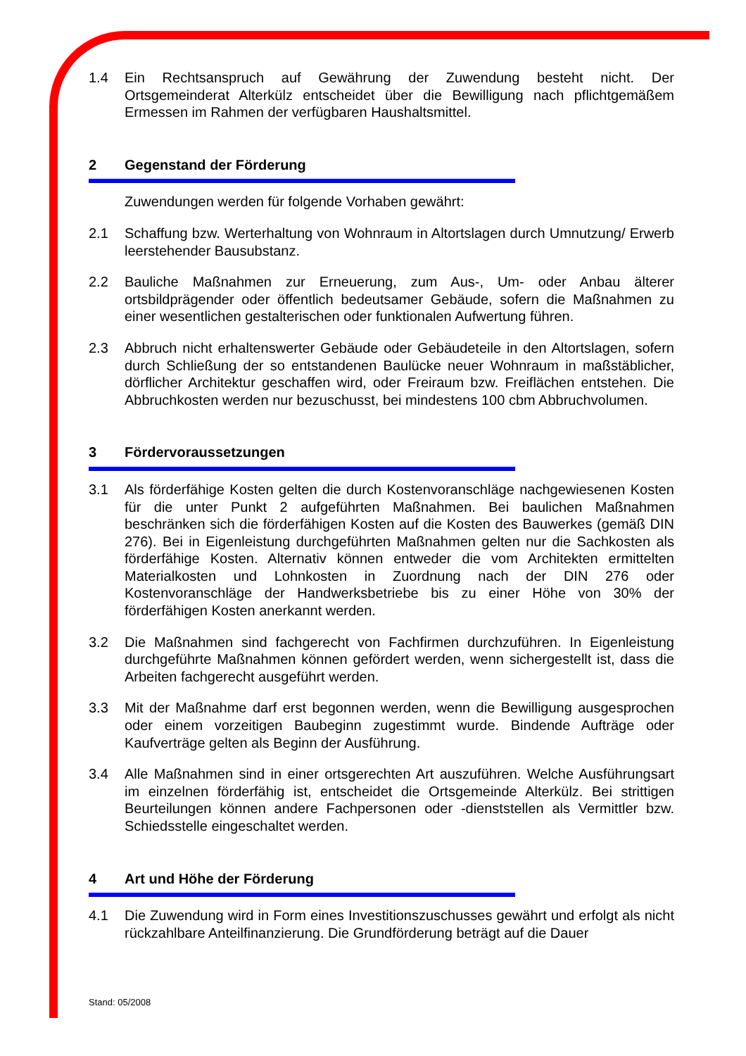1.4 Ein Rechtsanspruch auf Gewährung der Zuwendung besteht nicht. Der Ortsgemeinderat Alterkülz entscheidet über die Bewilligung nach pflichtgemäßem Ermessen im Rahmen der verfügbaren Haushaltsmittel.
2 Gegenstand der Förderung
Zuwendungen werden für folgende Vorhaben gewährt:
2.1 Schaffung bzw. Werterhaltung von Wohnraum in Altortslagen durch Umnutzung/ Erwerb leerstehender Bausubstanz.
2.2 Bauliche Maßnahmen zur Erneuerung, zum Aus-, Um- oder Anbau älterer ortsbildprägender oder öffentlich bedeutsamer Gebäude, sofern die Maßnahmen zu einer wesentlichen gestalterischen oder funktionalen Aufwertung führen.
2.3 Abbruch nicht erhaltenswerter Gebäude oder Gebäudeteile in den Altortslagen, sofern durch Schließung der so entstandenen Baulücke neuer Wohnraum in maßstäblicher, dörflicher Architektur geschaffen wird, oder Freiraum bzw. Freiflächen entstehen. Die Abbruchkosten werden nur bezuschusst, bei mindestens 100 cbm Abbruchvolumen.
3 Fördervoraussetzungen
3.1 Als förderfähige Kosten gelten die durch Kostenvoranschläge nachgewiesenen Kosten für die unter Punkt 2 aufgeführten Maßnahmen. Bei baulichen Maßnahmen beschränken sich die förderfähigen Kosten auf die Kosten des Bauwerkes (gemäß DIN 276). Bei in Eigenleistung durchgeführten Maßnahmen gelten nur die Sachkosten als förderfähige Kosten. Alternativ können entweder die vom Architekten ermittelten Materialkosten und Lohnkosten in Zuordnung nach der DIN 276 oder Kostenvoranschläge der Handwerksbetriebe bis zu einer Höhe von 30% der förderfähigen Kosten anerkannt werden.
3.2 Die Maßnahmen sind fachgerecht von Fachfirmen durchzuführen. In Eigenleistung durchgeführte Maßnahmen können gefördert werden, wenn sichergestellt ist, dass die Arbeiten fachgerecht ausgeführt werden.
3.3 Mit der Maßnahme darf erst begonnen werden, wenn die Bewilligung ausgesprochen oder einem vorzeitigen Baubeginn zugestimmt wurde. Bindende Aufträge oder Kaufverträge gelten als Beginn der Ausführung.
3.4 Alle Maßnahmen sind in einer ortsgerechten Art auszuführen. Welche Ausführungsart im einzelnen förderfähig ist, entscheidet die Ortsgemeinde Alterkülz. Bei strittigen Beurteilungen können andere Fachpersonen oder -dienststellen als Vermittler bzw. Schiedsstelle eingeschaltet werden.
4 Art und Höhe der Förderung
4.1 Die Zuwendung wird in Form eines Investitionszuschusses gewährt und erfolgt als nicht rückzahlbare Anteilfinanzierung. Die Grundförderung beträgt auf die Dauer
Stand: 05/2008